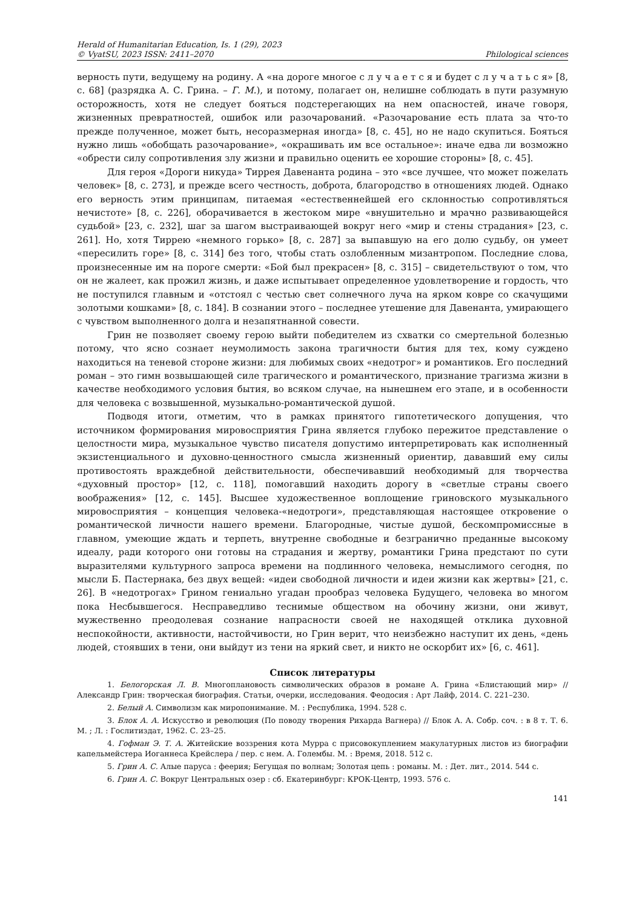Herald of Humanitarian Education, Is. 1 (29), 2023
© VyatSU, 2023 ISSN: 2411–2070
Philological sciences
верность пути, ведущему на родину. А «на дороге многое с л у ч а е т с я и будет с л у ч а т ь с я» [8, с. 68] (разрядка А. С. Грина. – Г. М.), и потому, полагает он, нелишне соблюдать в пути разумную осторожность, хотя не следует бояться подстерегающих на нем опасностей, иначе говоря, жизненных превратностей, ошибок или разочарований. «Разочарование есть плата за что-то прежде полученное, может быть, несоразмерная иногда» [8, с. 45], но не надо скупиться. Бояться нужно лишь «обобщать разочарование», «окрашивать им все остальное»: иначе едва ли возможно «обрести силу сопротивления злу жизни и правильно оценить ее хорошие стороны» [8, с. 45].
Для героя «Дороги никуда» Тиррея Давенанта родина – это «все лучшее, что может пожелать человек» [8, с. 273], и прежде всего честность, доброта, благородство в отношениях людей. Однако его верность этим принципам, питаемая «естественнейшей его склонностью сопротивляться нечистоте» [8, с. 226], оборачивается в жестоком мире «внушительно и мрачно развивающейся судьбой» [23, с. 232], шаг за шагом выстраивающей вокруг него «мир и стены страдания» [23, с. 261]. Но, хотя Тиррею «немного горько» [8, с. 287] за выпавшую на его долю судьбу, он умеет «пересилить горе» [8, с. 314] без того, чтобы стать озлобленным мизантропом. Последние слова, произнесенные им на пороге смерти: «Бой был прекрасен» [8, с. 315] – свидетельствуют о том, что он не жалеет, как прожил жизнь, и даже испытывает определенное удовлетворение и гордость, что не поступился главным и «отстоял с честью свет солнечного луча на ярком ковре со скачущими золотыми кошками» [8, с. 184]. В сознании этого – последнее утешение для Давенанта, умирающего с чувством выполненного долга и незапятнанной совести.
Грин не позволяет своему герою выйти победителем из схватки со смертельной болезнью потому, что ясно сознает неумолимость закона трагичности бытия для тех, кому суждено находиться на теневой стороне жизни: для любимых своих «недотрог» и романтиков. Его последний роман – это гимн возвышающей силе трагического и романтического, признание трагизма жизни в качестве необходимого условия бытия, во всяком случае, на нынешнем его этапе, и в особенности для человека с возвышенной, музыкально-романтической душой.
Подводя итоги, отметим, что в рамках принятого гипотетического допущения, что источником формирования мировосприятия Грина является глубоко пережитое представление о целостности мира, музыкальное чувство писателя допустимо интерпретировать как исполненный экзистенциального и духовно-ценностного смысла жизненный ориентир, дававший ему силы противостоять враждебной действительности, обеспечивавший необходимый для творчества «духовный простор» [12, с. 118], помогавший находить дорогу в «светлые страны своего воображения» [12, с. 145]. Высшее художественное воплощение гриновского музыкального мировосприятия – концепция человека-«недотроги», представляющая настоящее откровение о романтической личности нашего времени. Благородные, чистые душой, бескомпромиссные в главном, умеющие ждать и терпеть, внутренне свободные и безгранично преданные высокому идеалу, ради которого они готовы на страдания и жертву, романтики Грина предстают по сути выразителями культурного запроса времени на подлинного человека, немыслимого сегодня, по мысли Б. Пастернака, без двух вещей: «идеи свободной личности и идеи жизни как жертвы» [21, с. 26]. В «недотрогах» Грином гениально угадан прообраз человека Будущего, человека во многом пока Несбывшегося. Несправедливо теснимые обществом на обочину жизни, они живут, мужественно преодолевая сознание напрасности своей не находящей отклика духовной неспокойности, активности, настойчивости, но Грин верит, что неизбежно наступит их день, «день людей, стоявших в тени, они выйдут из тени на яркий свет, и никто не оскорбит их» [6, с. 461].
Список литературы
1. Белогорская Л. В. Многоплановость символических образов в романе А. Грина «Блистающий мир» // Александр Грин: творческая биография. Статьи, очерки, исследования. Феодосия : Арт Лайф, 2014. С. 221–230.
2. Белый А. Символизм как миропонимание. М. : Республика, 1994. 528 с.
3. Блок А. А. Искусство и революция (По поводу творения Рихарда Вагнера) // Блок А. А. Собр. соч. : в 8 т. Т. 6. М. ; Л. : Гослитиздат, 1962. С. 23–25.
4. Гофман Э. Т. А. Житейские воззрения кота Мурра с присовокуплением макулатурных листов из биографии капельмейстера Иоганнеса Крейслера / пер. с нем. А. Голембы. М. : Время, 2018. 512 с.
5. Грин А. С. Алые паруса : феерия; Бегущая по волнам; Золотая цепь : романы. М. : Дет. лит., 2014. 544 с.
6. Грин А. С. Вокруг Центральных озер : сб. Екатеринбург: КРОК-Центр, 1993. 576 с.
141